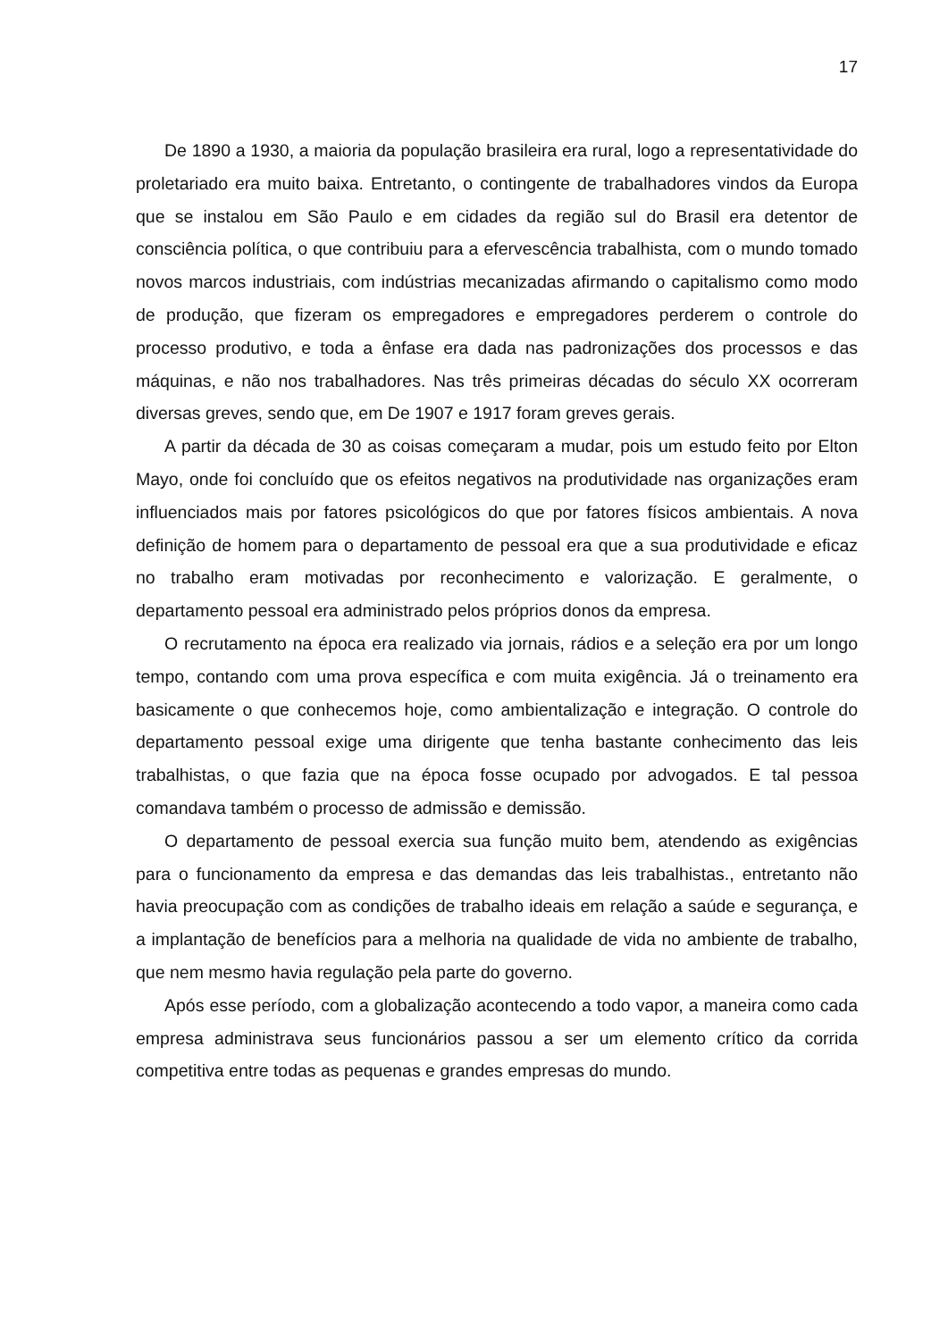17
De 1890 a 1930, a maioria da população brasileira era rural, logo a representatividade do proletariado era muito baixa. Entretanto, o contingente de trabalhadores vindos da Europa que se instalou em São Paulo e em cidades da região sul do Brasil era detentor de consciência política, o que contribuiu para a efervescência trabalhista, com o mundo tomado novos marcos industriais, com indústrias mecanizadas afirmando o capitalismo como modo de produção, que fizeram os empregadores e empregadores perderem o controle do processo produtivo, e toda a ênfase era dada nas padronizações dos processos e das máquinas, e não nos trabalhadores. Nas três primeiras décadas do século XX ocorreram diversas greves, sendo que, em De 1907 e 1917 foram greves gerais.
A partir da década de 30 as coisas começaram a mudar, pois um estudo feito por Elton Mayo, onde foi concluído que os efeitos negativos na produtividade nas organizações eram influenciados mais por fatores psicológicos do que por fatores físicos ambientais. A nova definição de homem para o departamento de pessoal era que a sua produtividade e eficaz no trabalho eram motivadas por reconhecimento e valorização. E geralmente, o departamento pessoal era administrado pelos próprios donos da empresa.
O recrutamento na época era realizado via jornais, rádios e a seleção era por um longo tempo, contando com uma prova específica e com muita exigência. Já o treinamento era basicamente o que conhecemos hoje, como ambientalização e integração. O controle do departamento pessoal exige uma dirigente que tenha bastante conhecimento das leis trabalhistas, o que fazia que na época fosse ocupado por advogados. E tal pessoa comandava também o processo de admissão e demissão.
O departamento de pessoal exercia sua função muito bem, atendendo as exigências para o funcionamento da empresa e das demandas das leis trabalhistas., entretanto não havia preocupação com as condições de trabalho ideais em relação a saúde e segurança, e a implantação de benefícios para a melhoria na qualidade de vida no ambiente de trabalho, que nem mesmo havia regulação pela parte do governo.
Após esse período, com a globalização acontecendo a todo vapor, a maneira como cada empresa administrava seus funcionários passou a ser um elemento crítico da corrida competitiva entre todas as pequenas e grandes empresas do mundo.